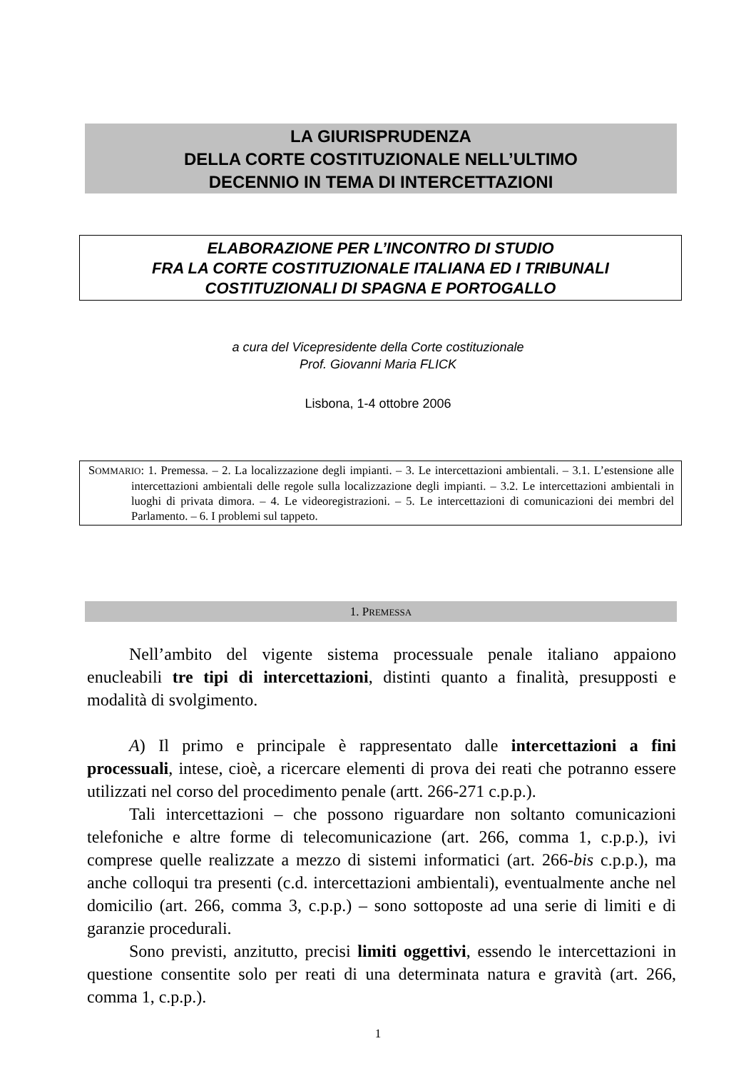LA GIURISPRUDENZA
DELLA CORTE COSTITUZIONALE NELL’ULTIMO
DECENNIO IN TEMA DI INTERCETTAZIONI
ELABORAZIONE PER L’INCONTRO DI STUDIO
FRA LA CORTE COSTITUZIONALE ITALIANA ED I TRIBUNALI
COSTITUZIONALI DI SPAGNA E PORTOGALLO
a cura del Vicepresidente della Corte costituzionale
Prof. Giovanni Maria FLICK
Lisbona, 1-4 ottobre 2006
SOMMARIO: 1. Premessa. – 2. La localizzazione degli impianti. – 3. Le intercettazioni ambientali. – 3.1. L’estensione alle intercettazioni ambientali delle regole sulla localizzazione degli impianti. – 3.2. Le intercettazioni ambientali in luoghi di privata dimora. – 4. Le videoregistrazioni. – 5. Le intercettazioni di comunicazioni dei membri del Parlamento. – 6. I problemi sul tappeto.
1. PREMESSA
Nell’ambito del vigente sistema processuale penale italiano appaiono enucleabili tre tipi di intercettazioni, distinti quanto a finalità, presupposti e modalità di svolgimento.
A) Il primo e principale è rappresentato dalle intercettazioni a fini processuali, intese, cioè, a ricercare elementi di prova dei reati che potranno essere utilizzati nel corso del procedimento penale (artt. 266-271 c.p.p.).
Tali intercettazioni – che possono riguardare non soltanto comunicazioni telefoniche e altre forme di telecomunicazione (art. 266, comma 1, c.p.p.), ivi comprese quelle realizzate a mezzo di sistemi informatici (art. 266-bis c.p.p.), ma anche colloqui tra presenti (c.d. intercettazioni ambientali), eventualmente anche nel domicilio (art. 266, comma 3, c.p.p.) – sono sottoposte ad una serie di limiti e di garanzie procedurali.
Sono previsti, anzitutto, precisi limiti oggettivi, essendo le intercettazioni in questione consentite solo per reati di una determinata natura e gravità (art. 266, comma 1, c.p.p.).
1